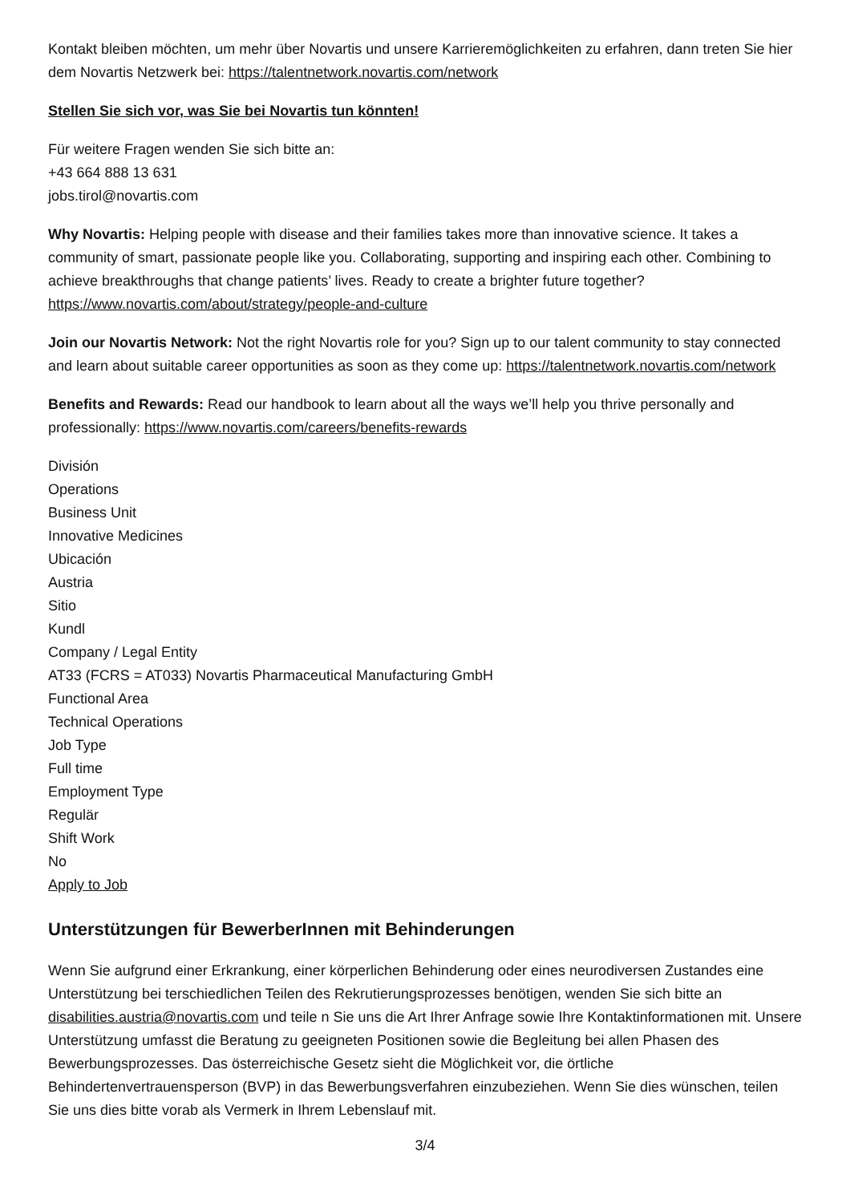Kontakt bleiben möchten, um mehr über Novartis und unsere Karrieremöglichkeiten zu erfahren, dann treten Sie hier dem Novartis Netzwerk bei: https://talentnetwork.novartis.com/network
Stellen Sie sich vor, was Sie bei Novartis tun könnten!
Für weitere Fragen wenden Sie sich bitte an:
+43 664 888 13 631
jobs.tirol@novartis.com
Why Novartis: Helping people with disease and their families takes more than innovative science. It takes a community of smart, passionate people like you. Collaborating, supporting and inspiring each other. Combining to achieve breakthroughs that change patients’ lives. Ready to create a brighter future together? https://www.novartis.com/about/strategy/people-and-culture
Join our Novartis Network: Not the right Novartis role for you? Sign up to our talent community to stay connected and learn about suitable career opportunities as soon as they come up: https://talentnetwork.novartis.com/network
Benefits and Rewards: Read our handbook to learn about all the ways we’ll help you thrive personally and professionally: https://www.novartis.com/careers/benefits-rewards
División
Operations
Business Unit
Innovative Medicines
Ubicación
Austria
Sitio
Kundl
Company / Legal Entity
AT33 (FCRS = AT033) Novartis Pharmaceutical Manufacturing GmbH
Functional Area
Technical Operations
Job Type
Full time
Employment Type
Regulär
Shift Work
No
Apply to Job
Unterstützungen für BewerberInnen mit Behinderungen
Wenn Sie aufgrund einer Erkrankung, einer körperlichen Behinderung oder eines neurodiversen Zustandes eine Unterstützung bei terschiedlichen Teilen des Rekrutierungsprozesses benötigen, wenden Sie sich bitte an disabilities.austria@novartis.com und teile n Sie uns die Art Ihrer Anfrage sowie Ihre Kontaktinformationen mit. Unsere Unterstützung umfasst die Beratung zu geeigneten Positionen sowie die Begleitung bei allen Phasen des Bewerbungsprozesses. Das österreichische Gesetz sieht die Möglichkeit vor, die örtliche Behindertenvertrauensperson (BVP) in das Bewerbungsverfahren einzubeziehen. Wenn Sie dies wünschen, teilen Sie uns dies bitte vorab als Vermerk in Ihrem Lebenslauf mit.
3/4